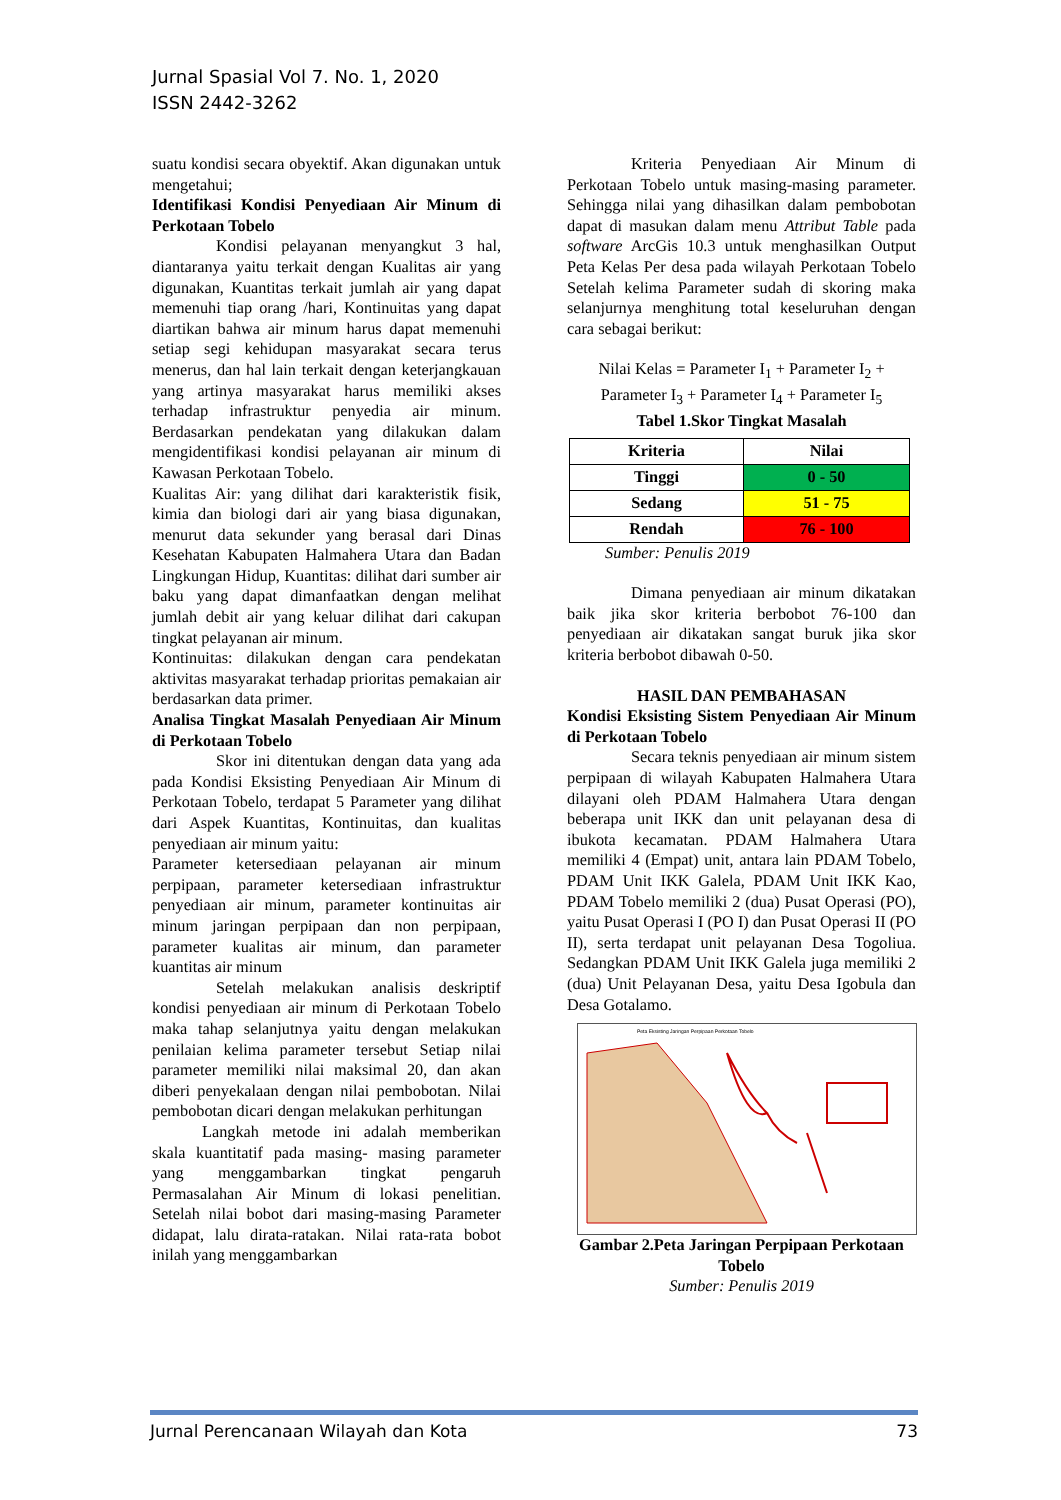Jurnal Spasial Vol 7. No. 1, 2020
ISSN 2442-3262
suatu kondisi secara obyektif. Akan digunakan untuk mengetahui;
Identifikasi Kondisi Penyediaan Air Minum di Perkotaan Tobelo
Kondisi pelayanan menyangkut 3 hal, diantaranya yaitu terkait dengan Kualitas air yang digunakan, Kuantitas terkait jumlah air yang dapat memenuhi tiap orang /hari, Kontinuitas yang dapat diartikan bahwa air minum harus dapat memenuhi setiap segi kehidupan masyarakat secara terus menerus, dan hal lain terkait dengan keterjangkauan yang artinya masyarakat harus memiliki akses terhadap infrastruktur penyedia air minum. Berdasarkan pendekatan yang dilakukan dalam mengidentifikasi kondisi pelayanan air minum di Kawasan Perkotaan Tobelo.
Kualitas Air: yang dilihat dari karakteristik fisik, kimia dan biologi dari air yang biasa digunakan, menurut data sekunder yang berasal dari Dinas Kesehatan Kabupaten Halmahera Utara dan Badan Lingkungan Hidup, Kuantitas: dilihat dari sumber air baku yang dapat dimanfaatkan dengan melihat jumlah debit air yang keluar dilihat dari cakupan tingkat pelayanan air minum.
Kontinuitas: dilakukan dengan cara pendekatan aktivitas masyarakat terhadap prioritas pemakaian air berdasarkan data primer.
Analisa Tingkat Masalah Penyediaan Air Minum di Perkotaan Tobelo
Skor ini ditentukan dengan data yang ada pada Kondisi Eksisting Penyediaan Air Minum di Perkotaan Tobelo, terdapat 5 Parameter yang dilihat dari Aspek Kuantitas, Kontinuitas, dan kualitas penyediaan air minum yaitu:
Parameter ketersediaan pelayanan air minum perpipaan, parameter ketersediaan infrastruktur penyediaan air minum, parameter kontinuitas air minum jaringan perpipaan dan non perpipaan, parameter kualitas air minum, dan parameter kuantitas air minum
Setelah melakukan analisis deskriptif kondisi penyediaan air minum di Perkotaan Tobelo maka tahap selanjutnya yaitu dengan melakukan penilaian kelima parameter tersebut Setiap nilai parameter memiliki nilai maksimal 20, dan akan diberi penyekalaan dengan nilai pembobotan. Nilai pembobotan dicari dengan melakukan perhitungan
Langkah metode ini adalah memberikan skala kuantitatif pada masing- masing parameter yang menggambarkan tingkat pengaruh Permasalahan Air Minum di lokasi penelitian. Setelah nilai bobot dari masing-masing Parameter didapat, lalu dirata-ratakan. Nilai rata-rata bobot inilah yang menggambarkan
Kriteria Penyediaan Air Minum di Perkotaan Tobelo untuk masing-masing parameter. Sehingga nilai yang dihasilkan dalam pembobotan dapat di masukan dalam menu Attribut Table pada software ArcGis 10.3 untuk menghasilkan Output Peta Kelas Per desa pada wilayah Perkotaan Tobelo Setelah kelima Parameter sudah di skoring maka selanjurnya menghitung total keseluruhan dengan cara sebagai berikut:
Nilai Kelas = Parameter I<sub>1</sub> + Parameter I<sub>2</sub> + Parameter I<sub>3</sub> + Parameter I<sub>4</sub> + Parameter I<sub>5</sub>
Tabel 1.Skor Tingkat Masalah
| Kriteria | Nilai |
| --- | --- |
| Tinggi | 0 - 50 |
| Sedang | 51 - 75 |
| Rendah | 76 - 100 |
Sumber: Penulis 2019
Dimana penyediaan air minum dikatakan baik jika skor kriteria berbobot 76-100 dan penyediaan air dikatakan sangat buruk jika skor kriteria berbobot dibawah 0-50.
HASIL DAN PEMBAHASAN
Kondisi Eksisting Sistem Penyediaan Air Minum di Perkotaan Tobelo
Secara teknis penyediaan air minum sistem perpipaan di wilayah Kabupaten Halmahera Utara dilayani oleh PDAM Halmahera Utara dengan beberapa unit IKK dan unit pelayanan desa di ibukota kecamatan. PDAM Halmahera Utara memiliki 4 (Empat) unit, antara lain PDAM Tobelo, PDAM Unit IKK Galela, PDAM Unit IKK Kao, PDAM Tobelo memiliki 2 (dua) Pusat Operasi (PO), yaitu Pusat Operasi I (PO I) dan Pusat Operasi II (PO II), serta terdapat unit pelayanan Desa Togoliua. Sedangkan PDAM Unit IKK Galela juga memiliki 2 (dua) Unit Pelayanan Desa, yaitu Desa Igobula dan Desa Gotalamo.
Peta Eksisting Jaringan Perpipaan Perkotaan Tobelo
Gambar 2.Peta Jaringan Perpipaan Perkotaan Tobelo
Sumber: Penulis 2019
Jurnal Perencanaan Wilayah dan Kota 73